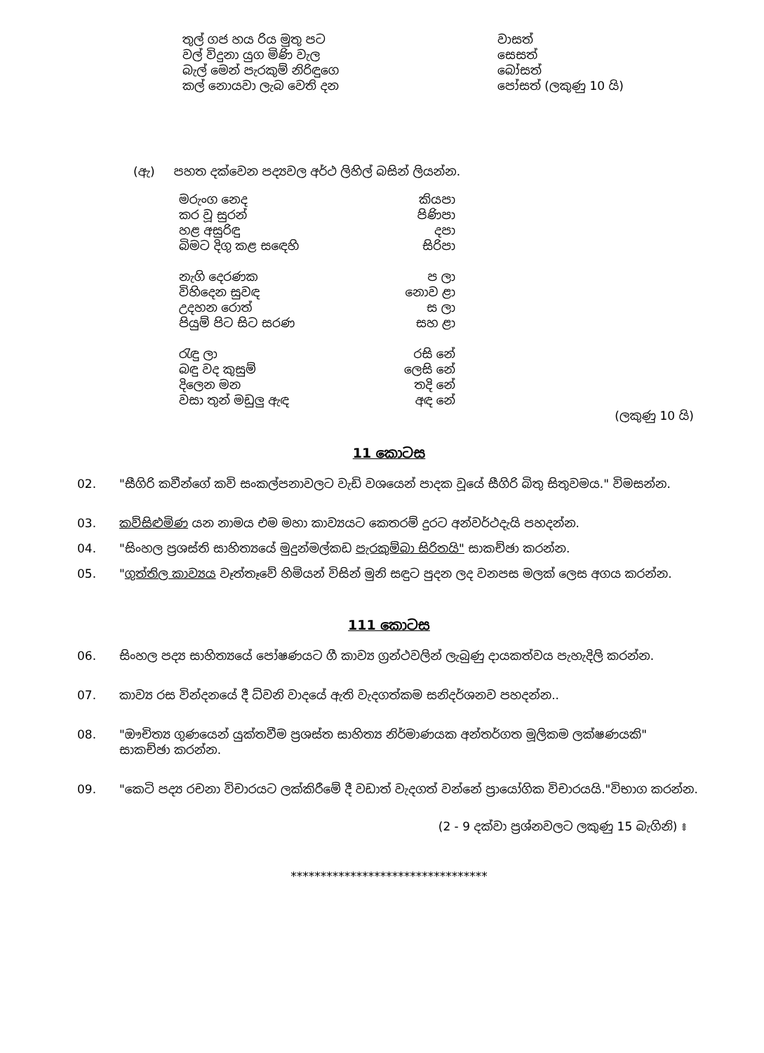තුල් ගජ හය රිය මුතු පට
වල් විදුනා යුග මිණි වැල
බැල් මෙන් පැරකුම් නිරිඳුගෙ
කල් නොයවා ලැබ වෙති දන
වාසත්
සෙසත්
බෝසත්
පෝසත් (ලකුණු 10 යි)
(ඇ) පහත දක්වෙන පද්‍යවල අර්ථ ලිහිල් බසින් ලියන්න.
මරුංග නෙද
කර වූ සුරන්
හළ අසුරිඳු
බිමට දිගු කළ සඳෙහි
නැගි දෙරණක
විහිදෙන සුවඳ
උදහන රොත්
පියුම් පිට සිට සරණ
රැඳු ලා
බඳු වද කුසුම්
දිලෙන මන
වසා තුන් මඩුලු ඇඳ
කියපා
පිණිපා
දපා
සිරිපා
ප ලා
නොව ළා
ස ලා
සහ ළා
රසි නේ
ලෙසි නේ
තදි නේ
අඳ නේ
(ලකුණු 10 යි)
11 කොටස
02. "සීගිරි කවීන්ගේ කවි සංකල්පනාවලට වැඩි වශයෙන් පාදක වූයේ සීගිරි බිතු සිතුවමය." විමසන්න.
03. කව්සිළුමිණ යන නාමය එම මහා කාව්‍යයට කෙතරම් දුරට අන්වර්ථදැයි පහදන්න.
04. "සිංහල ප්‍රශස්ති සාහිත්‍යයේ මුදුන්මල්කඩ පැරකුම්බා සිරිතයි" සාකච්ඡා කරන්න.
05. "ගුත්තිල කාව්‍යය වෑත්තෑවේ හිමියන් විසින් මුනි සඳුට පුදන ලද වනපස මලක් ලෙස අගය කරන්න.
111 කොටස
06. සිංහල පද්‍ය සාහිත්‍යයේ පෝෂණයට ගී කාව්‍ය ග්‍රන්ථවලින් ලැබුණු දායකත්වය පැහැදිලි කරන්න.
07. කාව්‍ය රස වින්දනයේ දී ධ්වනි වාදයේ ඇති වැදගත්කම සනිදර්ශනව පහදන්න..
08. "ඖචිත්‍ය ගුණයෙන් යුක්තවීම ප්‍රශස්ත සාහිත්‍ය නිර්මාණයක අන්තර්ගත මූලිකම ලක්ෂණයකි" සාකච්ඡා කරන්න.
09. "කෙටි පද්‍ය රචනා විචාරයට ලක්කිරීමේ දී වඩාත් වැදගත් වන්නේ ප්‍රායෝගික විචාරයයි."විභාග කරන්න.
(2 - 9 දක්වා ප්‍රශ්නවලට ලකුණු 15 බැගිනි) ៖
*********************************